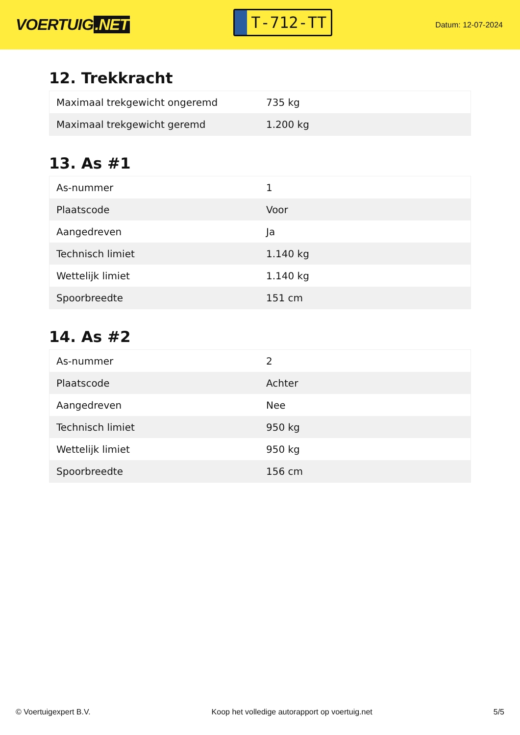VOERTUIG.NET
T-712-TT
Datum: 12-07-2024
12. Trekkracht
| Maximaal trekgewicht ongeremd | 735 kg |
| Maximaal trekgewicht geremd | 1.200 kg |
13. As #1
| As-nummer | 1 |
| Plaatscode | Voor |
| Aangedreven | Ja |
| Technisch limiet | 1.140 kg |
| Wettelijk limiet | 1.140 kg |
| Spoorbreedte | 151 cm |
14. As #2
| As-nummer | 2 |
| Plaatscode | Achter |
| Aangedreven | Nee |
| Technisch limiet | 950 kg |
| Wettelijk limiet | 950 kg |
| Spoorbreedte | 156 cm |
© Voertuigexpert B.V. Koop het volledige autorapport op voertuig.net 5/5